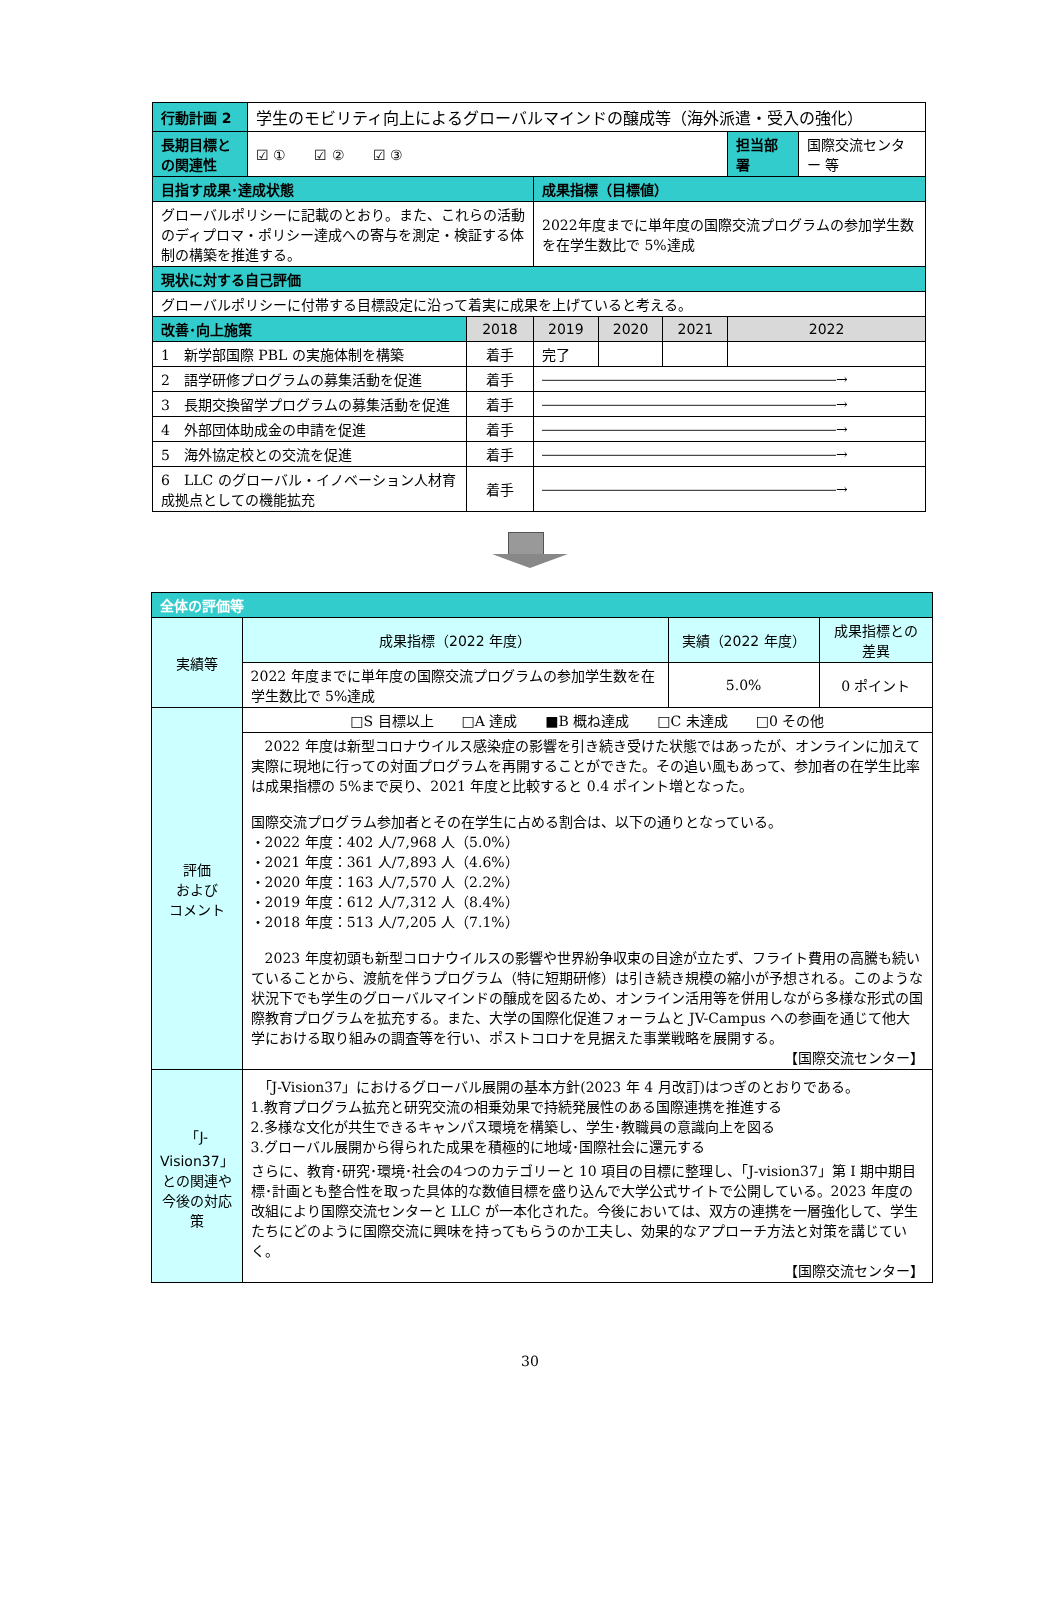| 行動計画 2 | 学生のモビリティ向上によるグローバルマインドの醸成等（海外派遣・受入の強化） | | | | | | |
| 長期目標との関連性 | ☑ ① ☑ ② ☑ ③ | | | | | 担当部署 | 国際交流センター 等 |
| 目指す成果･達成状態 | | | 成果指標（目標値） | | | | |
| グローバルポリシーに記載のとおり。また、これらの活動のディプロマ・ポリシー達成への寄与を測定・検証する体制の構築を推進する。 | | | 2022年度までに単年度の国際交流プログラムの参加学生数を在学生数比で 5%達成 | | | | |
| 現状に対する自己評価 | | | | | | | |
| グローバルポリシーに付帯する目標設定に沿って着実に成果を上げていると考える。 | | | | | | | |
| 改善･向上施策 | | 2018 | 2019 | 2020 | 2021 | 2022 | |
| 1 新学部国際 PBL の実施体制を構築 | | 着手 | 完了 | | | | |
| 2 語学研修プログラムの募集活動を促進 | | 着手 | ―――――――――――――――――――――→ | | | | |
| 3 長期交換留学プログラムの募集活動を促進 | | 着手 | ―――――――――――――――――――――→ | | | | |
| 4 外部団体助成金の申請を促進 | | 着手 | ―――――――――――――――――――――→ | | | | |
| 5 海外協定校との交流を促進 | | 着手 | ―――――――――――――――――――――→ | | | | |
| 6 LLC のグローバル・イノベーション人材育成拠点としての機能拡充 | | 着手 | ―――――――――――――――――――――→ | | | | |
| 全体の評価等 | | | |
| 実績等 | 成果指標（2022 年度） | 実績（2022 年度） | 成果指標との差異 |
| | 2022 年度までに単年度の国際交流プログラムの参加学生数を在学生数比で 5%達成 | 5.0% | 0 ポイント |
| 評価 および コメント | □S 目標以上 □A 達成 ■B 概ね達成 □C 未達成 □0 その他 | | |
| | 2022 年度は新型コロナウイルス感染症の影響を引き続き受けた状態ではあったが、オンラインに加えて実際に現地に行っての対面プログラムを再開することができた。その追い風もあって、参加者の在学生比率は成果指標の 5%まで戻り、2021 年度と比較すると 0.4 ポイント増となった。 国際交流プログラム参加者とその在学生に占める割合は、以下の通りとなっている。 ・2022 年度：402 人/7,968 人（5.0%） ・2021 年度：361 人/7,893 人（4.6%） ・2020 年度：163 人/7,570 人（2.2%） ・2019 年度：612 人/7,312 人（8.4%） ・2018 年度：513 人/7,205 人（7.1%） 2023 年度初頭も新型コロナウイルスの影響や世界紛争収束の目途が立たず、フライト費用の高騰も続いていることから、渡航を伴うプログラム（特に短期研修）は引き続き規模の縮小が予想される。このような状況下でも学生のグローバルマインドの醸成を図るため、オンライン活用等を併用しながら多様な形式の国際教育プログラムを拡充する。また、大学の国際化促進フォーラムと JV-Campus への参画を通じて他大学における取り組みの調査等を行い、ポストコロナを見据えた事業戦略を展開する。 【国際交流センター】 | | |
| 「J-Vision37」との関連や今後の対応策 | 「J-Vision37」におけるグローバル展開の基本方針(2023 年 4 月改訂)はつぎのとおりである。 1.教育プログラム拡充と研究交流の相乗効果で持続発展性のある国際連携を推進する 2.多様な文化が共生できるキャンパス環境を構築し、学生･教職員の意識向上を図る 3.グローバル展開から得られた成果を積極的に地域･国際社会に還元する さらに、教育･研究･環境･社会の4つのカテゴリーと 10 項目の目標に整理し、「J-vision37」第 I 期中期目標･計画とも整合性を取った具体的な数値目標を盛り込んで大学公式サイトで公開している。2023 年度の改組により国際交流センターと LLC が一本化された。今後においては、双方の連携を一層強化して、学生たちにどのように国際交流に興味を持ってもらうのか工夫し、効果的なアプローチ方法と対策を講じていく。 【国際交流センター】 | | |
30